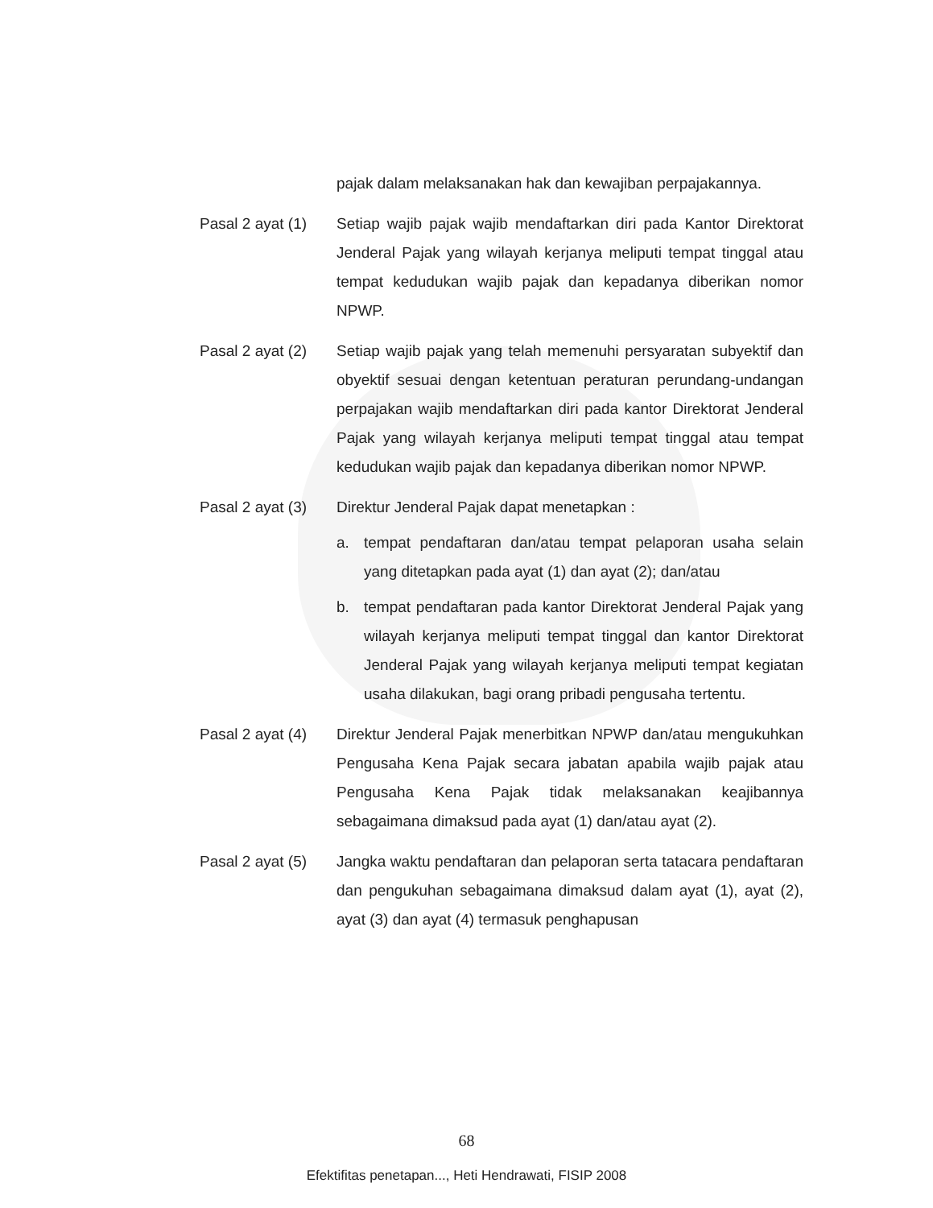pajak dalam melaksanakan hak dan kewajiban perpajakannya.
Pasal 2 ayat (1)
Setiap wajib pajak wajib mendaftarkan diri pada Kantor Direktorat Jenderal Pajak yang wilayah kerjanya meliputi tempat tinggal atau tempat kedudukan wajib pajak dan kepadanya diberikan nomor NPWP.
Pasal 2 ayat (2)
Setiap wajib pajak yang telah memenuhi persyaratan subyektif dan obyektif sesuai dengan ketentuan peraturan perundang-undangan perpajakan wajib mendaftarkan diri pada kantor Direktorat Jenderal Pajak yang wilayah kerjanya meliputi tempat tinggal atau tempat kedudukan wajib pajak dan kepadanya diberikan nomor NPWP.
Pasal 2 ayat (3)
Direktur Jenderal Pajak dapat menetapkan :
a. tempat pendaftaran dan/atau tempat pelaporan usaha selain yang ditetapkan pada ayat (1) dan ayat (2); dan/atau
b. tempat pendaftaran pada kantor Direktorat Jenderal Pajak yang wilayah kerjanya meliputi tempat tinggal dan kantor Direktorat Jenderal Pajak yang wilayah kerjanya meliputi tempat kegiatan usaha dilakukan, bagi orang pribadi pengusaha tertentu.
Pasal 2 ayat (4)
Direktur Jenderal Pajak menerbitkan NPWP dan/atau mengukuhkan Pengusaha Kena Pajak secara jabatan apabila wajib pajak atau Pengusaha Kena Pajak tidak melaksanakan keajibannya sebagaimana dimaksud pada ayat (1) dan/atau ayat (2).
Pasal 2 ayat (5)
Jangka waktu pendaftaran dan pelaporan serta tatacara pendaftaran dan pengukuhan sebagaimana dimaksud dalam ayat (1), ayat (2), ayat (3) dan ayat (4) termasuk penghapusan
68
Efektifitas penetapan..., Heti Hendrawati, FISIP 2008